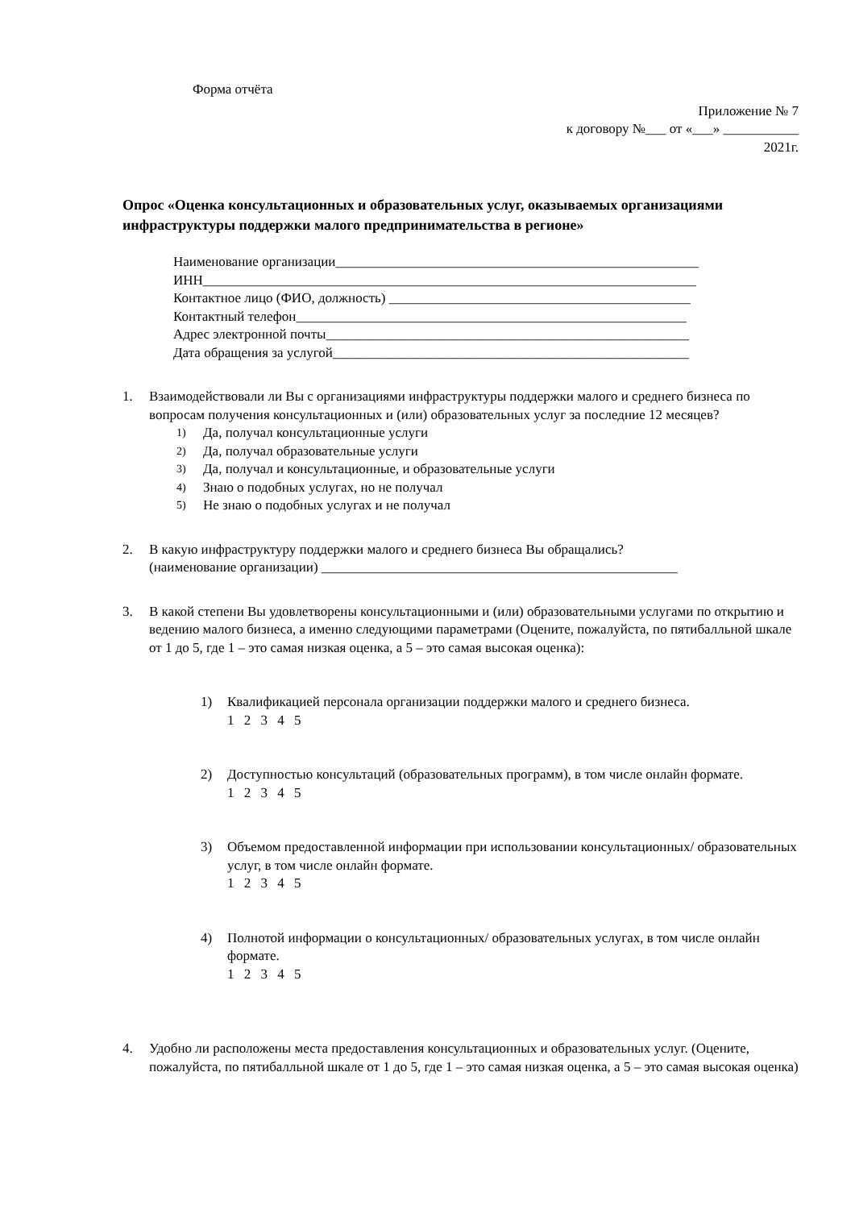Форма отчёта
Приложение № 7
к договору №___ от «___» ___________
2021г.
Опрос «Оценка консультационных и образовательных услуг, оказываемых организациями инфраструктуры поддержки малого предпринимательства в регионе»
Наименование организации_____________________________________________________
ИНН________________________________________________________________________
Контактное лицо (ФИО, должность) ____________________________________________
Контактный телефон_________________________________________________________
Адрес электронной почты_____________________________________________________
Дата обращения за услугой____________________________________________________
1. Взаимодействовали ли Вы с организациями инфраструктуры поддержки малого и среднего бизнеса по вопросам получения консультационных и (или) образовательных услуг за последние 12 месяцев?
1) Да, получал консультационные услуги
2) Да, получал образовательные услуги
3) Да, получал и консультационные, и образовательные услуги
4) Знаю о подобных услугах, но не получал
5) Не знаю о подобных услугах и не получал
2. В какую инфраструктуру поддержки малого и среднего бизнеса Вы обращались?
(наименование организации) ____________________________________________________
3. В какой степени Вы удовлетворены консультационными и (или) образовательными услугами по открытию и ведению малого бизнеса, а именно следующими параметрами (Оцените, пожалуйста, по пятибалльной шкале от 1 до 5, где 1 – это самая низкая оценка, а 5 – это самая высокая оценка):
1) Квалификацией персонала организации поддержки малого и среднего бизнеса.
1 2 3 4 5
2) Доступностью консультаций (образовательных программ), в том числе онлайн формате.
1 2 3 4 5
3) Объемом предоставленной информации при использовании консультационных/ образовательных услуг, в том числе онлайн формате.
1 2 3 4 5
4) Полнотой информации о консультационных/ образовательных услугах, в том числе онлайн формате.
1 2 3 4 5
4. Удобно ли расположены места предоставления консультационных и образовательных услуг. (Оцените, пожалуйста, по пятибалльной шкале от 1 до 5, где 1 – это самая низкая оценка, а 5 – это самая высокая оценка)